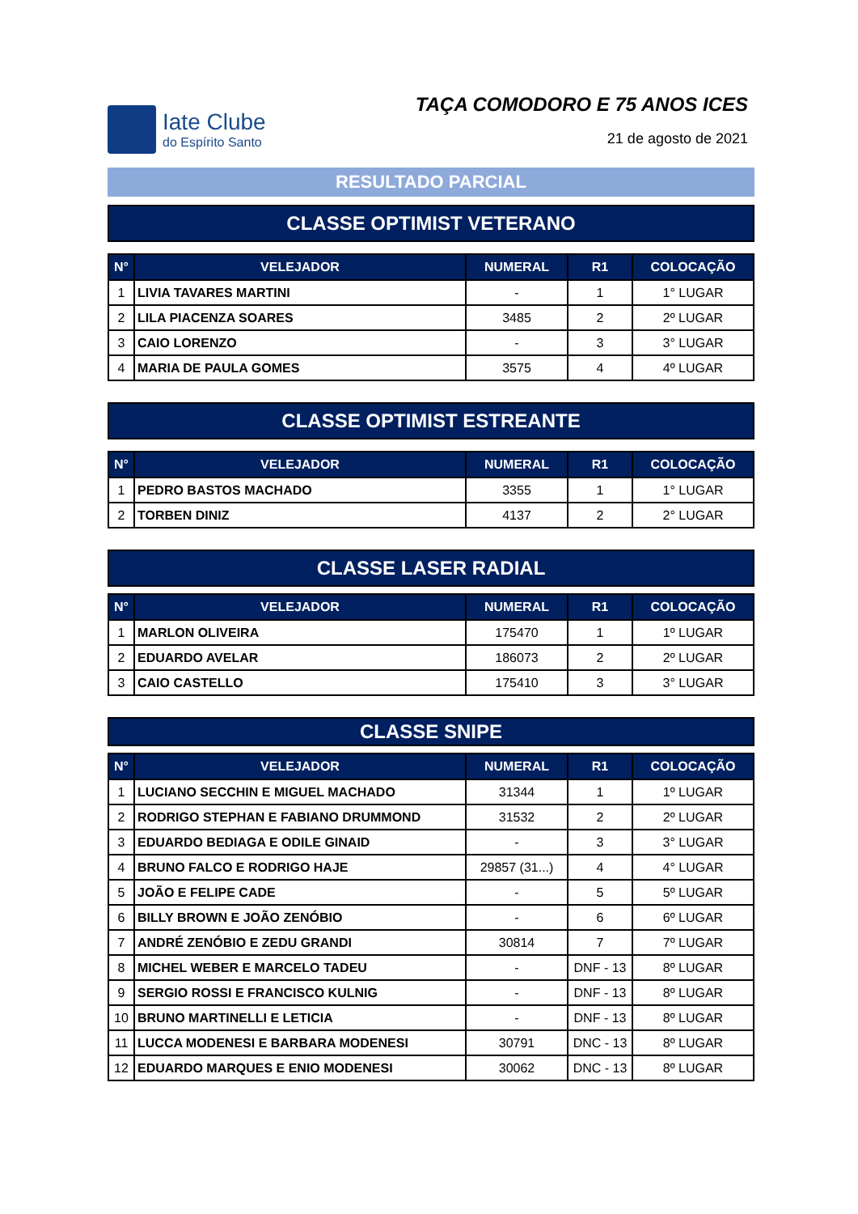Iate Clube
do Espírito Santo
TAÇA COMODORO E 75 ANOS ICES
21 de agosto de 2021
RESULTADO PARCIAL
CLASSE OPTIMIST VETERANO
| N° | VELEJADOR | NUMERAL | R1 | COLOCAÇÃO |
| --- | --- | --- | --- | --- |
| 1 | LIVIA TAVARES MARTINI | - | 1 | 1° LUGAR |
| 2 | LILA PIACENZA SOARES | 3485 | 2 | 2º LUGAR |
| 3 | CAIO LORENZO | - | 3 | 3° LUGAR |
| 4 | MARIA DE PAULA GOMES | 3575 | 4 | 4º LUGAR |
CLASSE OPTIMIST ESTREANTE
| N° | VELEJADOR | NUMERAL | R1 | COLOCAÇÃO |
| --- | --- | --- | --- | --- |
| 1 | PEDRO BASTOS MACHADO | 3355 | 1 | 1° LUGAR |
| 2 | TORBEN DINIZ | 4137 | 2 | 2° LUGAR |
CLASSE LASER RADIAL
| N° | VELEJADOR | NUMERAL | R1 | COLOCAÇÃO |
| --- | --- | --- | --- | --- |
| 1 | MARLON OLIVEIRA | 175470 | 1 | 1º LUGAR |
| 2 | EDUARDO AVELAR | 186073 | 2 | 2º LUGAR |
| 3 | CAIO CASTELLO | 175410 | 3 | 3° LUGAR |
CLASSE SNIPE
| N° | VELEJADOR | NUMERAL | R1 | COLOCAÇÃO |
| --- | --- | --- | --- | --- |
| 1 | LUCIANO SECCHIN E MIGUEL MACHADO | 31344 | 1 | 1º LUGAR |
| 2 | RODRIGO STEPHAN E FABIANO DRUMMOND | 31532 | 2 | 2º LUGAR |
| 3 | EDUARDO BEDIAGA E ODILE GINAID | - | 3 | 3° LUGAR |
| 4 | BRUNO FALCO E RODRIGO HAJE | 29857 (31...) | 4 | 4° LUGAR |
| 5 | JOÃO E FELIPE CADE | - | 5 | 5º LUGAR |
| 6 | BILLY BROWN E JOÃO ZENÓBIO | - | 6 | 6º LUGAR |
| 7 | ANDRÉ ZENÓBIO E ZEDU GRANDI | 30814 | 7 | 7º LUGAR |
| 8 | MICHEL WEBER E MARCELO TADEU | - | DNF - 13 | 8º LUGAR |
| 9 | SERGIO ROSSI E FRANCISCO KULNIG | - | DNF - 13 | 8º LUGAR |
| 10 | BRUNO MARTINELLI E LETICIA | - | DNF - 13 | 8º LUGAR |
| 11 | LUCCA MODENESI E BARBARA MODENESI | 30791 | DNC - 13 | 8º LUGAR |
| 12 | EDUARDO MARQUES E ENIO MODENESI | 30062 | DNC - 13 | 8º LUGAR |